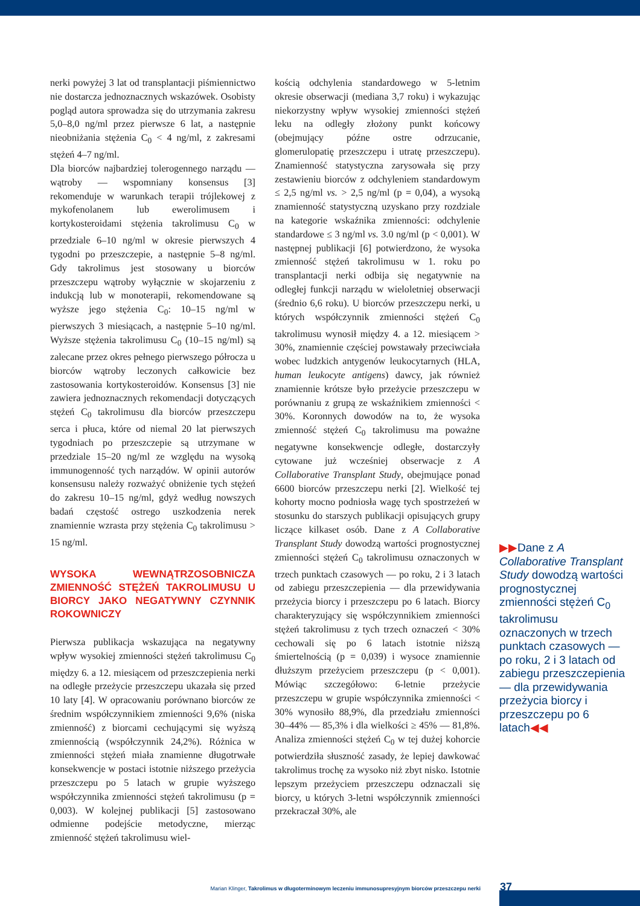nerki powyżej 3 lat od transplantacji piśmiennictwo nie dostarcza jednoznacznych wskazówek. Osobisty pogląd autora sprowadza się do utrzymania zakresu 5,0–8,0 ng/ml przez pierwsze 6 lat, a następnie nieobniżania stężenia C<sub>0</sub> < 4 ng/ml, z zakresami stężeń 4–7 ng/ml.
Dla biorców najbardziej tolerogennego narządu — wątroby — wspomniany konsensus [3] rekomenduje w warunkach terapii trójlekowej z mykofenolanem lub ewerolimusem i kortykosteroidami stężenia takrolimusu C<sub>0</sub> w przedziale 6–10 ng/ml w okresie pierwszych 4 tygodni po przeszczepie, a następnie 5–8 ng/ml. Gdy takrolimus jest stosowany u biorców przeszczepu wątroby wyłącznie w skojarzeniu z indukcją lub w monoterapii, rekomendowane są wyższe jego stężenia C<sub>0</sub>: 10–15 ng/ml w pierwszych 3 miesiącach, a następnie 5–10 ng/ml. Wyższe stężenia takrolimusu C<sub>0</sub> (10–15 ng/ml) są zalecane przez okres pełnego pierwszego półrocza u biorców wątroby leczonych całkowicie bez zastosowania kortykosteroidów. Konsensus [3] nie zawiera jednoznacznych rekomendacji dotyczących stężeń C<sub>0</sub> takrolimusu dla biorców przeszczepu serca i płuca, które od niemal 20 lat pierwszych tygodniach po przeszczepie są utrzymane w przedziale 15–20 ng/ml ze względu na wysoką immunogenność tych narządów. W opinii autorów konsensusu należy rozważyć obniżenie tych stężeń do zakresu 10–15 ng/ml, gdyż według nowszych badań częstość ostrego uszkodzenia nerek znamiennie wzrasta przy stężenia C<sub>0</sub> takrolimusu > 15 ng/ml.
WYSOKA WEWNĄTRZOSOBNICZA ZMIENNOŚĆ STĘŻEŃ TAKROLIMUSU U BIORCY JAKO NEGATYWNY CZYNNIK ROKOWNICZY
Pierwsza publikacja wskazująca na negatywny wpływ wysokiej zmienności stężeń takrolimusu C<sub>0</sub> między 6. a 12. miesiącem od przeszczepienia nerki na odległe przeżycie przeszczepu ukazała się przed 10 laty [4]. W opracowaniu porównano biorców ze średnim współczynnikiem zmienności 9,6% (niska zmienność) z biorcami cechującymi się wyższą zmiennością (współczynnik 24,2%). Różnica w zmienności stężeń miała znamienne długotrwałe konsekwencje w postaci istotnie niższego przeżycia przeszczepu po 5 latach w grupie wyższego współczynnika zmienności stężeń takrolimusu (p = 0,003). W kolejnej publikacji [5] zastosowano odmienne podejście metodyczne, mierząc zmienność stężeń takrolimusu wiel-
kością odchylenia standardowego w 5-letnim okresie obserwacji (mediana 3,7 roku) i wykazując niekorzystny wpływ wysokiej zmienności stężeń leku na odległy złożony punkt końcowy (obejmujący późne ostre odrzucanie, glomerulopatię przeszczepu i utratę przeszczepu). Znamienność statystyczna zarysowała się przy zestawieniu biorców z odchyleniem standardowym ≤ 2,5 ng/ml vs. > 2,5 ng/ml (p = 0,04), a wysoką znamienność statystyczną uzyskano przy rozdziale na kategorie wskaźnika zmienności: odchylenie standardowe ≤ 3 ng/ml vs. 3.0 ng/ml (p < 0,001). W następnej publikacji [6] potwierdzono, że wysoka zmienność stężeń takrolimusu w 1. roku po transplantacji nerki odbija się negatywnie na odległej funkcji narządu w wieloletniej obserwacji (średnio 6,6 roku). U biorców przeszczepu nerki, u których współczynnik zmienności stężeń C<sub>0</sub> takrolimusu wynosił między 4. a 12. miesiącem > 30%, znamiennie częściej powstawały przeciwciała wobec ludzkich antygenów leukocytarnych (HLA, human leukocyte antigens) dawcy, jak również znamiennie krótsze było przeżycie przeszczepu w porównaniu z grupą ze wskaźnikiem zmienności < 30%. Koronnych dowodów na to, że wysoka zmienność stężeń C<sub>0</sub> takrolimusu ma poważne negatywne konsekwencje odległe, dostarczyły cytowane już wcześniej obserwacje z A Collaborative Transplant Study, obejmujące ponad 6600 biorców przeszczepu nerki [2]. Wielkość tej kohorty mocno podniosła wagę tych spostrzeżeń w stosunku do starszych publikacji opisujących grupy liczące kilkaset osób. Dane z A Collaborative Transplant Study dowodzą wartości prognostycznej zmienności stężeń C<sub>0</sub> takrolimusu oznaczonych w trzech punktach czasowych — po roku, 2 i 3 latach od zabiegu przeszczepienia — dla przewidywania przeżycia biorcy i przeszczepu po 6 latach. Biorcy charakteryzujący się współczynnikiem zmienności stężeń takrolimusu z tych trzech oznaczeń < 30% cechowali się po 6 latach istotnie niższą śmiertelnością (p = 0,039) i wysoce znamiennie dłuższym przeżyciem przeszczepu (p < 0,001). Mówiąc szczegółowo: 6-letnie przeżycie przeszczepu w grupie współczynnika zmienności < 30% wynosiło 88,9%, dla przedziału zmienności 30–44% — 85,3% i dla wielkości ≥ 45% — 81,8%. Analiza zmienności stężeń C<sub>0</sub> w tej dużej kohorcie potwierdziła słuszność zasady, że lepiej dawkować takrolimus trochę za wysoko niż zbyt nisko. Istotnie lepszym przeżyciem przeszczepu odznaczali się biorcy, u których 3-letni współczynnik zmienności przekraczał 30%, ale
▶▶Dane z A Collaborative Transplant Study dowodzą wartości prognostycznej zmienności stężeń C<sub>0</sub> takrolimusu oznaczonych w trzech punktach czasowych — po roku, 2 i 3 latach od zabiegu przeszczepienia — dla przewidywania przeżycia biorcy i przeszczepu po 6 latach◀◀
Marian Klinger, Takrolimus w długoterminowym leczeniu immunosupresyjnym biorców przeszczepu nerki 37